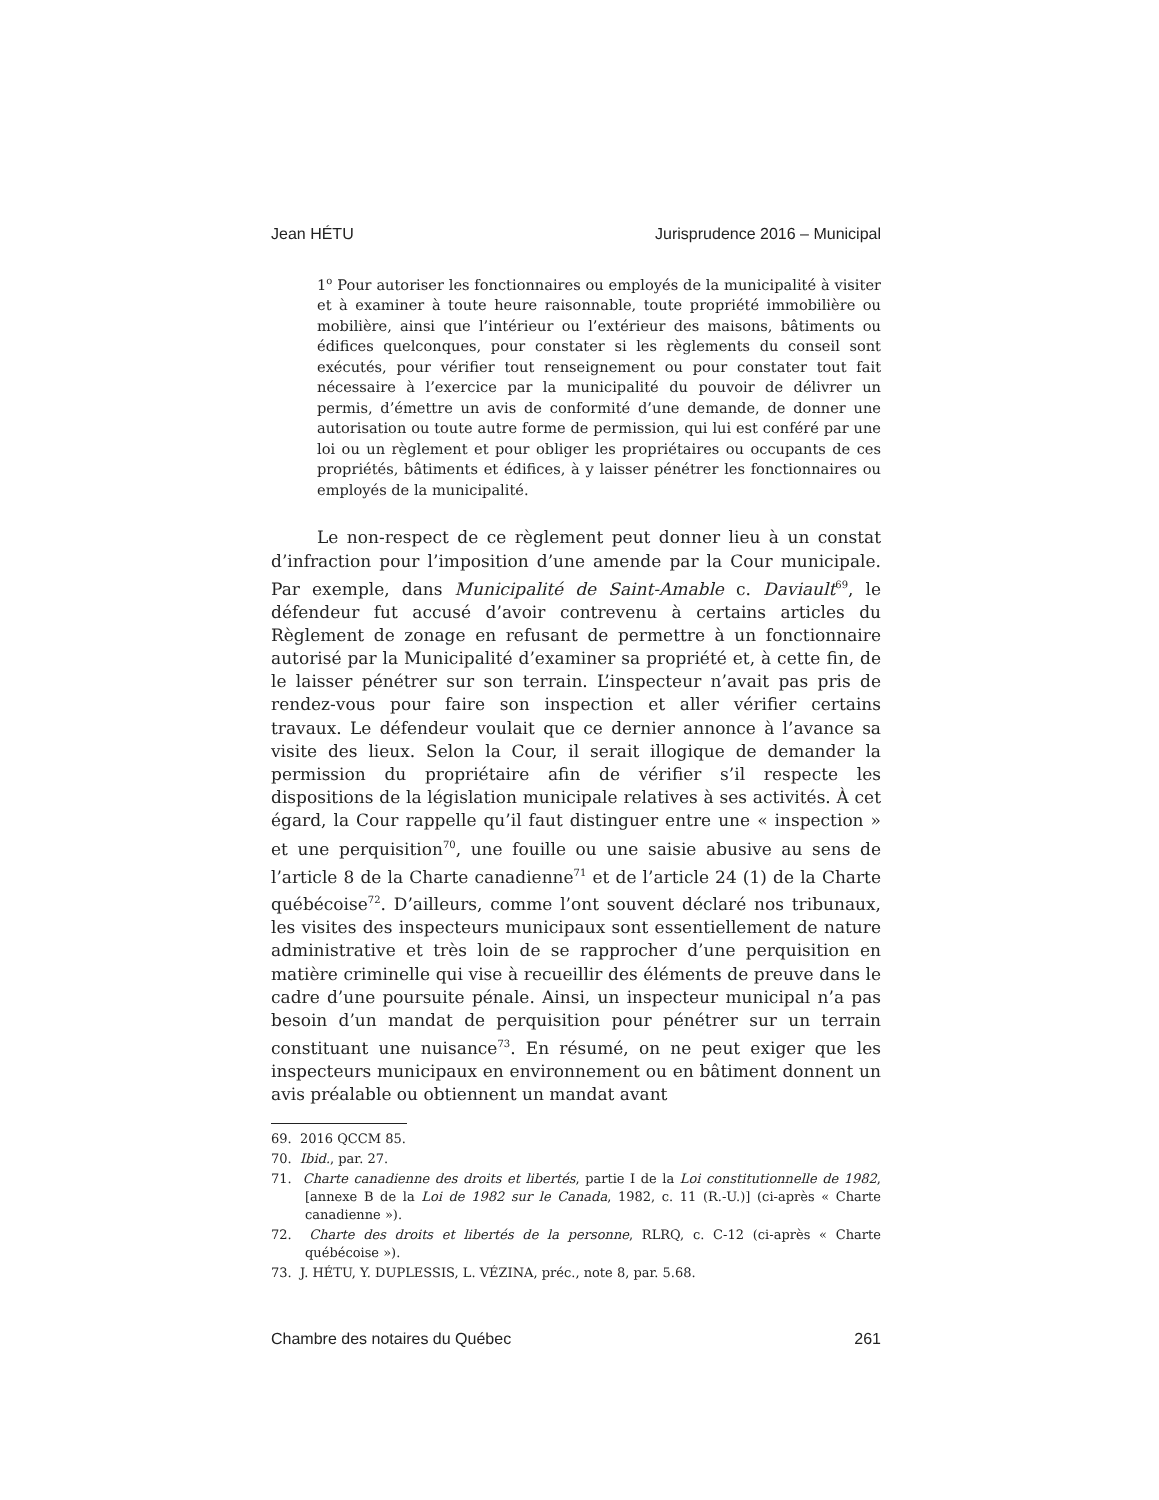Jean HÉTU Jurisprudence 2016 – Municipal
1<sup>o</sup> Pour autoriser les fonctionnaires ou employés de la municipalité à visiter et à examiner à toute heure raisonnable, toute propriété immobilière ou mobilière, ainsi que l’intérieur ou l’extérieur des maisons, bâtiments ou édifices quelconques, pour constater si les règlements du conseil sont exécutés, pour vérifier tout renseignement ou pour constater tout fait nécessaire à l’exercice par la municipalité du pouvoir de délivrer un permis, d’émettre un avis de conformité d’une demande, de donner une autorisation ou toute autre forme de permission, qui lui est conféré par une loi ou un règlement et pour obliger les propriétaires ou occupants de ces propriétés, bâtiments et édifices, à y laisser pénétrer les fonctionnaires ou employés de la municipalité.
Le non-respect de ce règlement peut donner lieu à un constat d’infraction pour l’imposition d’une amende par la Cour municipale. Par exemple, dans Municipalité de Saint-Amable c. Daviault<sup>69</sup>, le défendeur fut accusé d’avoir contrevenu à certains articles du Règlement de zonage en refusant de permettre à un fonctionnaire autorisé par la Municipalité d’examiner sa propriété et, à cette fin, de le laisser pénétrer sur son terrain. L’inspecteur n’avait pas pris de rendez-vous pour faire son inspection et aller vérifier certains travaux. Le défendeur voulait que ce dernier annonce à l’avance sa visite des lieux. Selon la Cour, il serait illogique de demander la permission du propriétaire afin de vérifier s’il respecte les dispositions de la législation municipale relatives à ses activités. À cet égard, la Cour rappelle qu’il faut distinguer entre une « inspection » et une perquisition<sup>70</sup>, une fouille ou une saisie abusive au sens de l’article 8 de la Charte canadienne<sup>71</sup> et de l’article 24 (1) de la Charte québécoise<sup>72</sup>. D’ailleurs, comme l’ont souvent déclaré nos tribunaux, les visites des inspecteurs municipaux sont essentiellement de nature administrative et très loin de se rapprocher d’une perquisition en matière criminelle qui vise à recueillir des éléments de preuve dans le cadre d’une poursuite pénale. Ainsi, un inspecteur municipal n’a pas besoin d’un mandat de perquisition pour pénétrer sur un terrain constituant une nuisance<sup>73</sup>. En résumé, on ne peut exiger que les inspecteurs municipaux en environnement ou en bâtiment donnent un avis préalable ou obtiennent un mandat avant
69. 2016 QCCM 85.
70. Ibid., par. 27.
71. Charte canadienne des droits et libertés, partie I de la Loi constitutionnelle de 1982, [annexe B de la Loi de 1982 sur le Canada, 1982, c. 11 (R.-U.)] (ci-après « Charte canadienne »).
72. Charte des droits et libertés de la personne, RLRQ, c. C-12 (ci-après « Charte québécoise »).
73. J. HÉTU, Y. DUPLESSIS, L. VÉZINA, préc., note 8, par. 5.68.
Chambre des notaires du Québec 261